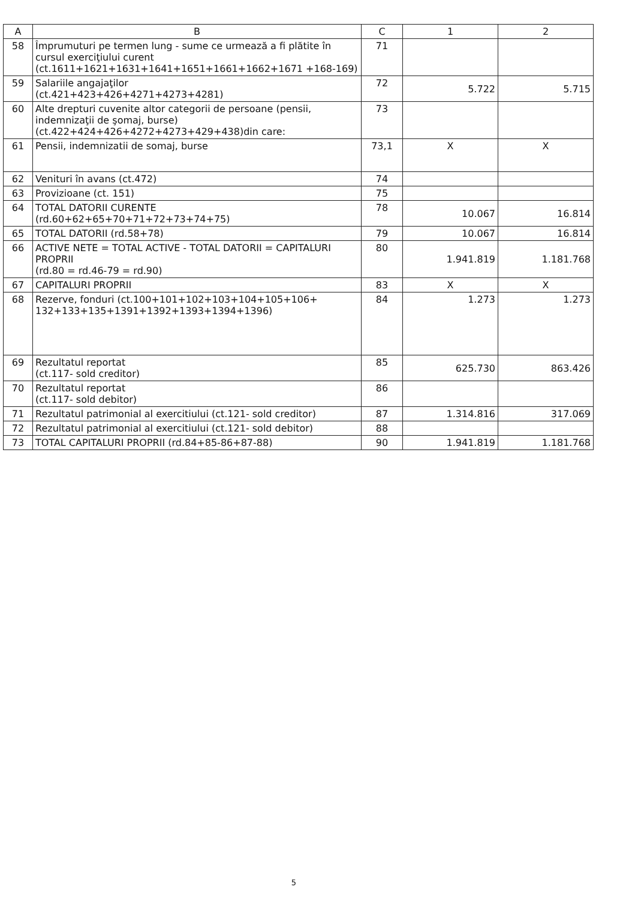| A | B | C | 1 | 2 |
| --- | --- | --- | --- | --- |
| 58 | Împrumuturi pe termen lung - sume ce urmează a fi plătite în cursul exerciţiului curent (ct.1611+1621+1631+1641+1651+1661+1662+1671 +168-169) | 71 | | |
| 59 | Salariile angajaţilor (ct.421+423+426+4271+4273+4281) | 72 | 5.722 | 5.715 |
| 60 | Alte drepturi cuvenite altor categorii de persoane (pensii, indemnizaţii de şomaj, burse) (ct.422+424+426+4272+4273+429+438)din care: | 73 | | |
| 61 | Pensii, indemnizatii de somaj, burse | 73,1 | X | X |
| 62 | Venituri în avans (ct.472) | 74 | | |
| 63 | Provizioane (ct. 151) | 75 | | |
| 64 | TOTAL DATORII CURENTE (rd.60+62+65+70+71+72+73+74+75) | 78 | 10.067 | 16.814 |
| 65 | TOTAL DATORII (rd.58+78) | 79 | 10.067 | 16.814 |
| 66 | ACTIVE NETE = TOTAL ACTIVE - TOTAL DATORII = CAPITALURI PROPRII (rd.80 = rd.46-79 = rd.90) | 80 | 1.941.819 | 1.181.768 |
| 67 | CAPITALURI PROPRII | 83 | X | X |
| 68 | Rezerve, fonduri (ct.100+101+102+103+104+105+106+ 132+133+135+1391+1392+1393+1394+1396) | 84 | 1.273 | 1.273 |
| 69 | Rezultatul reportat (ct.117- sold creditor) | 85 | 625.730 | 863.426 |
| 70 | Rezultatul reportat (ct.117- sold debitor) | 86 | | |
| 71 | Rezultatul patrimonial al exercitiului (ct.121- sold creditor) | 87 | 1.314.816 | 317.069 |
| 72 | Rezultatul patrimonial al exercitiului (ct.121- sold debitor) | 88 | | |
| 73 | TOTAL CAPITALURI PROPRII (rd.84+85-86+87-88) | 90 | 1.941.819 | 1.181.768 |
5